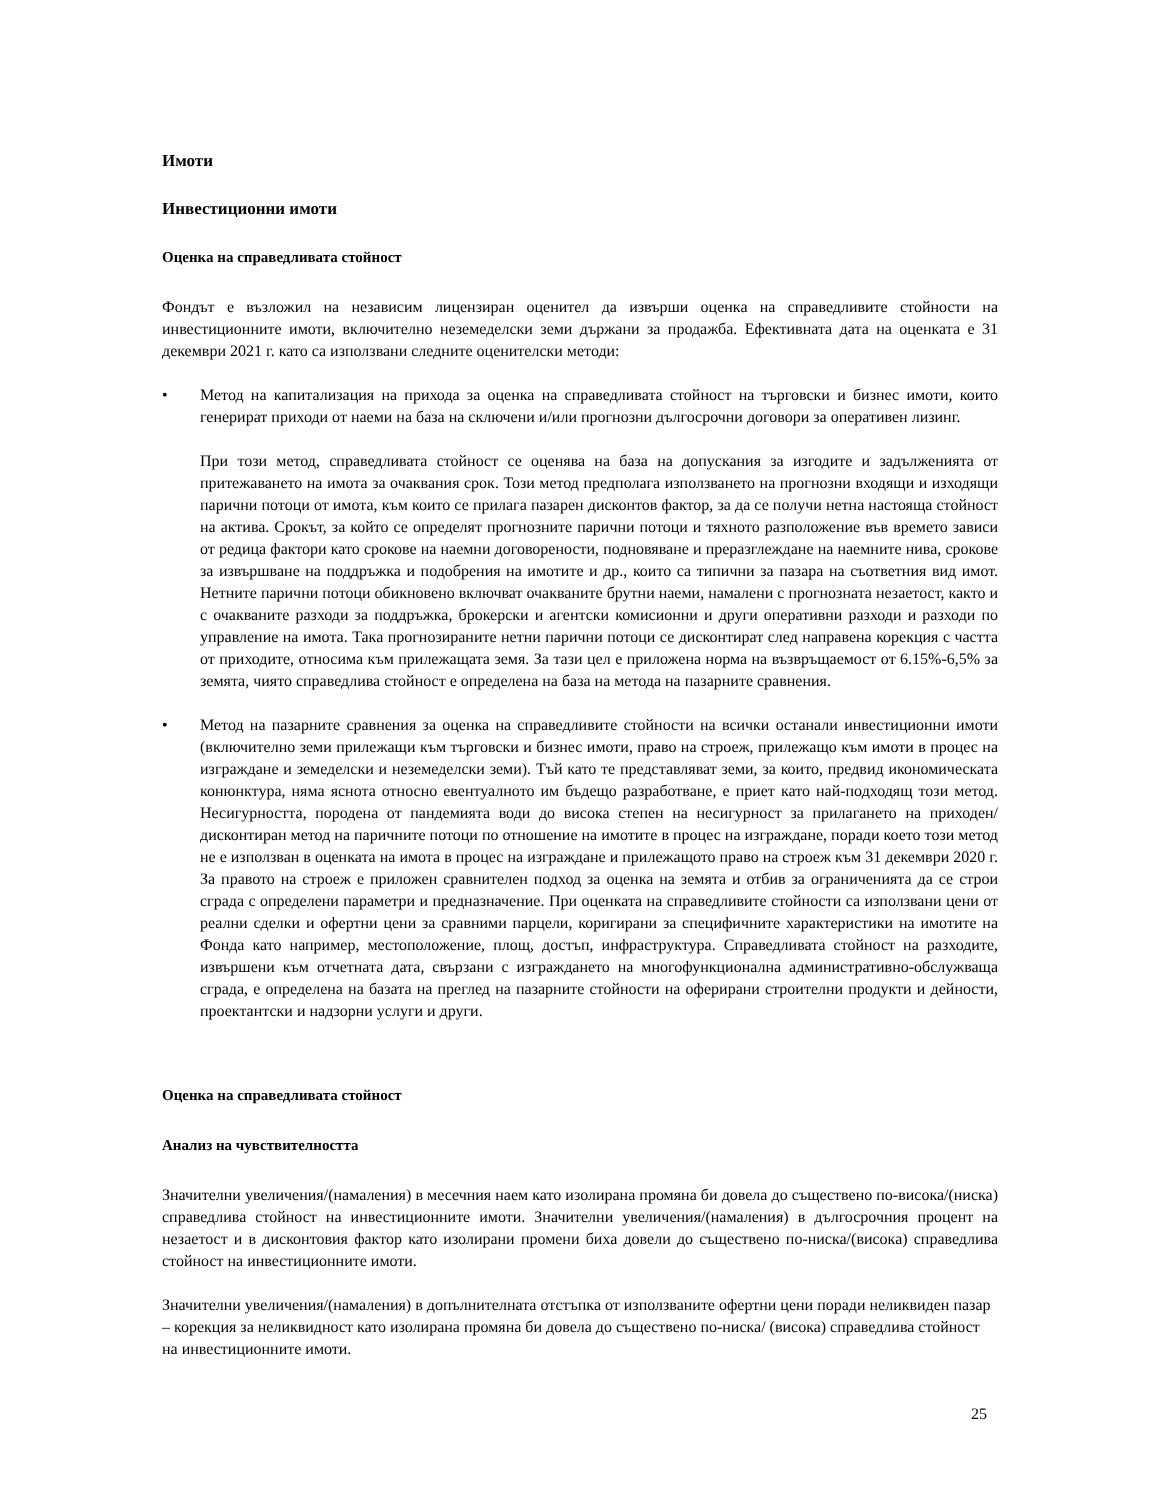Имоти
Инвестиционни имоти
Оценка на справедливата стойност
Фондът е възложил на независим лицензиран оценител да извърши оценка на справедливите стойности на инвестиционните имоти, включително неземеделски земи държани за продажба. Ефективната дата на оценката е 31 декември 2021 г. като са използвани следните оценителски методи:
• Метод на капитализация на прихода за оценка на справедливата стойност на търговски и бизнес имоти, които генерират приходи от наеми на база на сключени и/или прогнозни дългосрочни договори за оперативен лизинг.
При този метод, справедливата стойност се оценява на база на допускания за изгодите и задълженията от притежаването на имота за очаквания срок. Този метод предполага използването на прогнозни входящи и изходящи парични потоци от имота, към които се прилага пазарен дисконтов фактор, за да се получи нетна настояща стойност на актива. Срокът, за който се определят прогнозните парични потоци и тяхното разположение във времето зависи от редица фактори като срокове на наемни договорености, подновяване и преразглеждане на наемните нива, срокове за извършване на поддръжка и подобрения на имотите и др., които са типични за пазара на съответния вид имот. Нетните парични потоци обикновено включват очакваните брутни наеми, намалени с прогнозната незаетост, както и с очакваните разходи за поддръжка, брокерски и агентски комисионни и други оперативни разходи и разходи по управление на имота. Така прогнозираните нетни парични потоци се дисконтират след направена корекция с частта от приходите, относима към прилежащата земя. За тази цел е приложена норма на възвръщаемост от 6.15%-6,5% за земята, чиято справедлива стойност е определена на база на метода на пазарните сравнения.
• Метод на пазарните сравнения за оценка на справедливите стойности на всички останали инвестиционни имоти (включително земи прилежащи към търговски и бизнес имоти, право на строеж, прилежащо към имоти в процес на изграждане и земеделски и неземеделски земи). Тъй като те представляват земи, за които, предвид икономическата конюнктура, няма яснота относно евентуалното им бъдещо разработване, е приет като най-подходящ този метод. Несигурността, породена от пандемията води до висока степен на несигурност за прилагането на приходен/дисконтиран метод на паричните потоци по отношение на имотите в процес на изграждане, поради което този метод не е използван в оценката на имота в процес на изграждане и прилежащото право на строеж към 31 декември 2020 г. За правото на строеж е приложен сравнителен подход за оценка на земята и отбив за ограниченията да се строи сграда с определени параметри и предназначение. При оценката на справедливите стойности са използвани цени от реални сделки и офертни цени за сравними парцели, коригирани за специфичните характеристики на имотите на Фонда като например, местоположение, площ, достъп, инфраструктура. Справедливата стойност на разходите, извършени към отчетната дата, свързани с изграждането на многофункционална административно-обслужваща сграда, е определена на базата на преглед на пазарните стойности на оферирани строителни продукти и дейности, проектантски и надзорни услуги и други.
Оценка на справедливата стойност
Анализ на чувствителността
Значителни увеличения/(намаления) в месечния наем като изолирана промяна би довела до съществено по-висока/(ниска) справедлива стойност на инвестиционните имоти. Значителни увеличения/(намаления) в дългосрочния процент на незаетост и в дисконтовия фактор като изолирани промени биха довели до съществено по-ниска/(висока) справедлива стойност на инвестиционните имоти.
Значителни увеличения/(намаления) в допълнителната отстъпка от използваните офертни цени поради неликвиден пазар – корекция за неликвидност като изолирана промяна би довела до съществено по-ниска/ (висока) справедлива стойност на инвестиционните имоти.
25